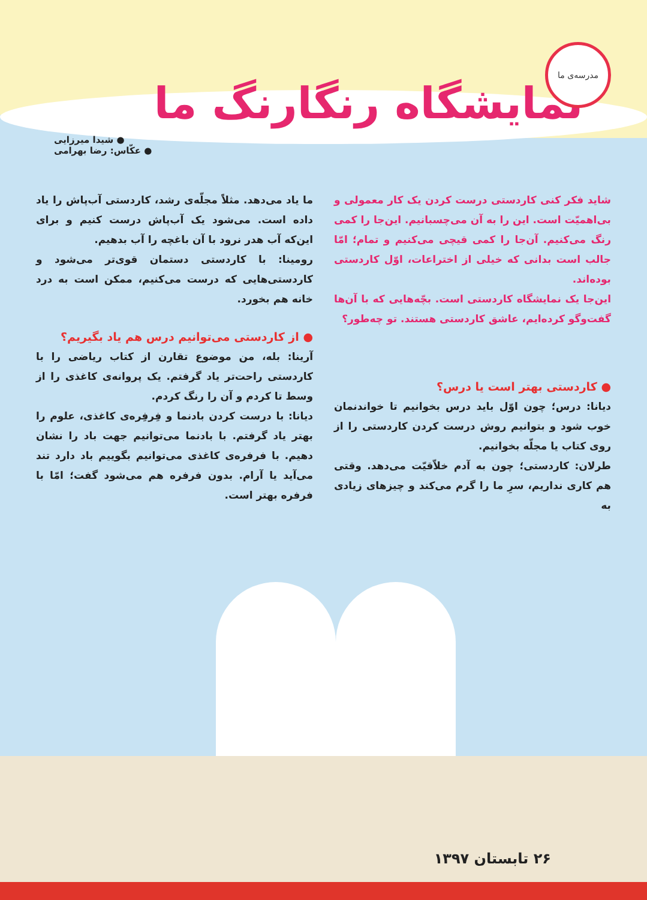۲۶ تابستان ۱۳۹۷
مدرسه‌ی ما
نمایشگاه رنگارنگ ما
● شیدا میرزایی
● عکّاس: رضا بهرامی
شاید فکر کنی کاردستی درست کردن یک کار معمولی و بی‌اهمیّت است. این را به آن می‌چسبانیم. این‌جا را کمی رنگ می‌کنیم. آن‌جا را کمی قیچی می‌کنیم و تمام؛ امّا جالب است بدانی که خیلی از اختراعات، اوّل کاردستی بوده‌اند.
این‌جا یک نمایشگاه کاردستی است. بچّه‌هایی که با آن‌ها گفت‌وگو کرده‌ایم، عاشق کاردستی هستند. تو چه‌طور؟
● کاردستی بهتر است یا درس؟
دیانا: درس؛ چون اوّل باید درس بخوانیم تا خواندنمان خوب شود و بتوانیم روش درست کردن کاردستی را از روی کتاب یا مجلّه بخوانیم.
طرلان: کاردستی؛ چون به آدم خلاّقیّت می‌دهد. وقتی هم کاری نداریم، سرِ ما را گرم می‌کند و چیزهای زیادی به
ما یاد می‌دهد. مثلاً مجلّه‌ی رشد، کاردستی آب‌پاش را یاد داده است. می‌شود یک آب‌پاش درست کنیم و برای این‌که آب هدر نرود با آن باغچه را آب بدهیم.
رومینا: با کاردستی دستمان قوی‌تر می‌شود و کاردستی‌هایی که درست می‌کنیم، ممکن است به درد خانه هم بخورد.
● از کاردستی می‌توانیم درس هم یاد بگیریم؟
آرینا: بله، من موضوع تقارن از کتاب ریاضی را با کاردستی راحت‌تر یاد گرفتم. یک پروانه‌ی کاغذی را از وسط تا کردم و آن را رنگ کردم.
دیانا: با درست کردن بادنما و فِرفِره‌ی کاغذی، علوم را بهتر یاد گرفتم. با بادنما می‌توانیم جهت باد را نشان دهیم. با فرفره‌ی کاغذی می‌توانیم بگوییم باد دارد تند می‌آید یا آرام. بدون فرفره هم می‌شود گفت؛ امّا با فرفره بهتر است.